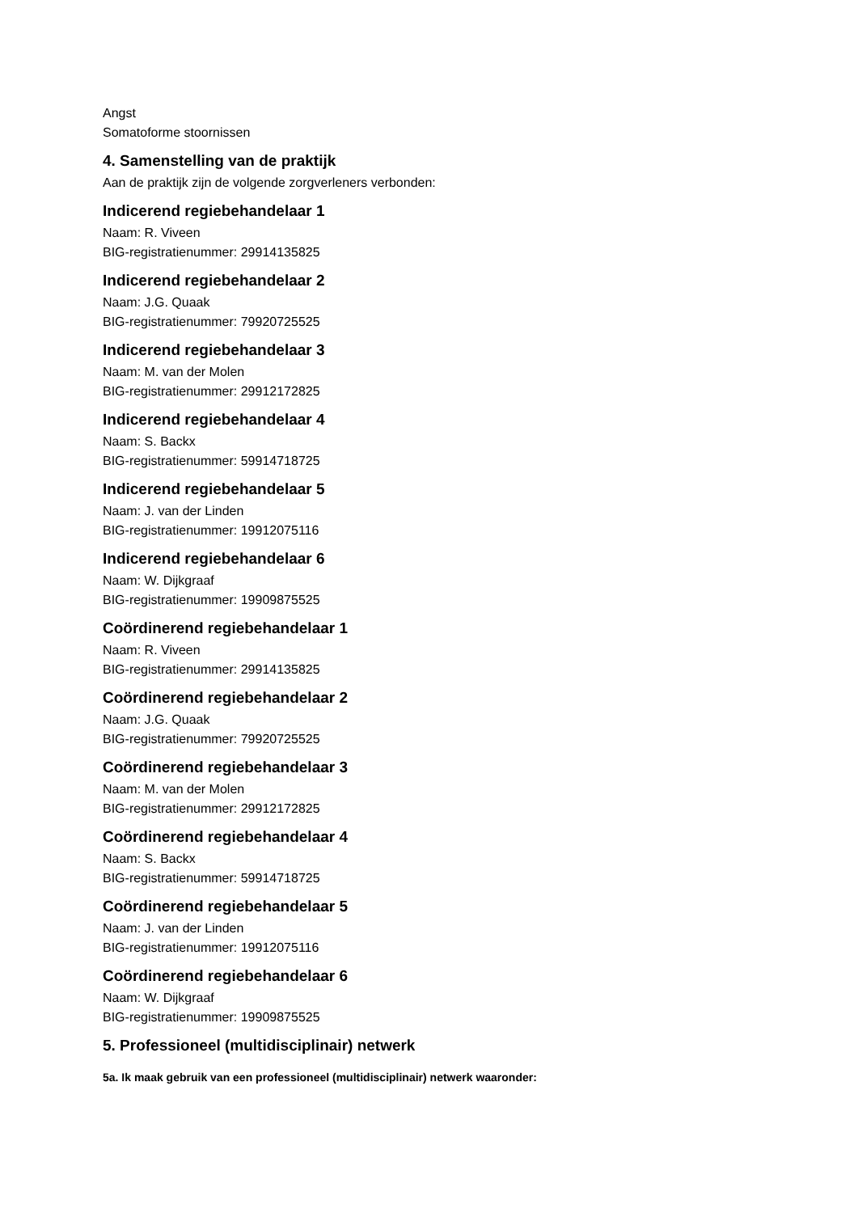Angst
Somatoforme stoornissen
4. Samenstelling van de praktijk
Aan de praktijk zijn de volgende zorgverleners verbonden:
Indicerend regiebehandelaar 1
Naam: R. Viveen
BIG-registratienummer: 29914135825
Indicerend regiebehandelaar 2
Naam: J.G. Quaak
BIG-registratienummer: 79920725525
Indicerend regiebehandelaar 3
Naam: M. van der Molen
BIG-registratienummer: 29912172825
Indicerend regiebehandelaar 4
Naam: S. Backx
BIG-registratienummer: 59914718725
Indicerend regiebehandelaar 5
Naam: J. van der Linden
BIG-registratienummer: 19912075116
Indicerend regiebehandelaar 6
Naam: W. Dijkgraaf
BIG-registratienummer: 19909875525
Coördinerend regiebehandelaar 1
Naam: R. Viveen
BIG-registratienummer: 29914135825
Coördinerend regiebehandelaar 2
Naam: J.G. Quaak
BIG-registratienummer: 79920725525
Coördinerend regiebehandelaar 3
Naam: M. van der Molen
BIG-registratienummer: 29912172825
Coördinerend regiebehandelaar 4
Naam: S. Backx
BIG-registratienummer: 59914718725
Coördinerend regiebehandelaar 5
Naam: J. van der Linden
BIG-registratienummer: 19912075116
Coördinerend regiebehandelaar 6
Naam: W. Dijkgraaf
BIG-registratienummer: 19909875525
5. Professioneel (multidisciplinair) netwerk
5a. Ik maak gebruik van een professioneel (multidisciplinair) netwerk waaronder: